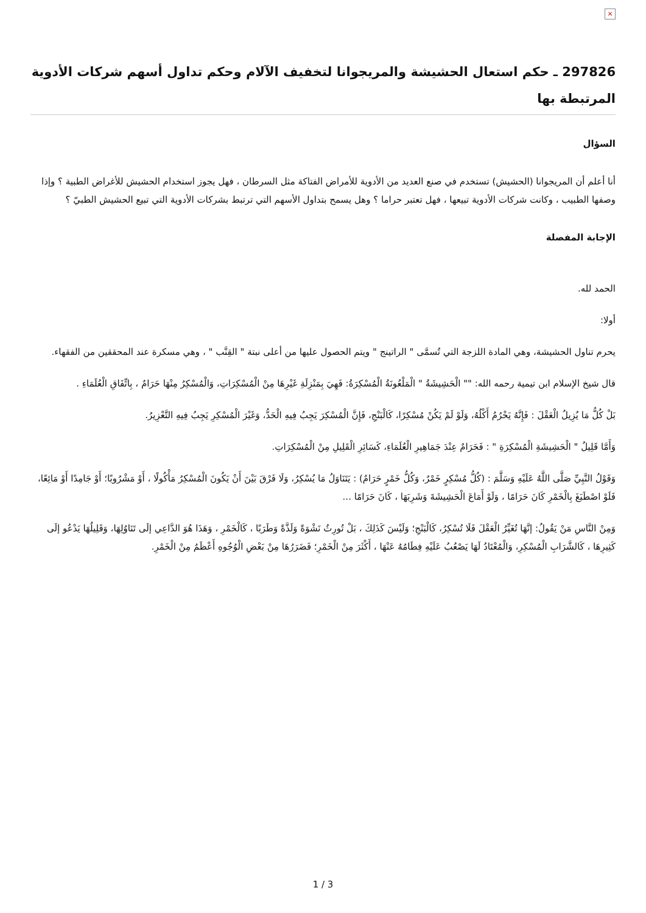×
297826 ـ حكم استعال الحشيشة والمريجوانا لتخفيف الآلام وحكم تداول أسهم شركات الأدوية المرتبطة بها
السؤال
أنا أعلم أن المريجوانا (الحشيش) تستخدم في صنع العديد من الأدوية للأمراض الفتاكة مثل السرطان ، فهل يجوز استخدام الحشيش للأغراض الطبية ؟ وإذا وصفها الطبيب ، وكانت شركات الأدوية تبيعها ، فهل تعتبر حراما ؟ وهل يسمح بتداول الأسهم التي ترتبط بشركات الأدوية التي تبيع الحشيش الطبيّ ؟
الإجابة المفصلة
الحمد لله.
أولا:
يحرم تناول الحشيشة، وهي المادة اللزجة التي تُسمَّى " الراتينج " ويتم الحصول عليها من أعلى نبتة " القِنَّب " ، وهي مسكرة عند المحققين من الفقهاء.
قال شيخ الإسلام ابن تيمية رحمه الله: "" الْحَشِيشَةُ " الْمَلْعُونَةُ الْمُسْكِرَةُ: فَهِيَ بِمَنْزِلَةِ غَيْرِهَا مِنْ الْمُسْكِرَاتِ، وَالْمُسْكِرُ مِنْهَا حَرَامٌ ، بِاتِّفَاقِ الْعُلَمَاءِ .
بَلْ كُلُّ مَا يُزِيلُ الْعَقْلَ : فَإِنَّهُ يَحْرُمُ أَكْلُهُ، وَلَوْ لَمْ يَكُنْ مُسْكِرًا، كَالْبَنْجِ، فَإِنَّ الْمُسْكِرَ يَجِبُ فِيهِ الْحَدُّ، وَغَيْرَ الْمُسْكِرِ يَجِبُ فِيهِ التَّعْزِيرُ.
وَأَمَّا قَلِيلُ " الْحَشِيشَةِ الْمُسْكِرَةِ " : فَحَرَامٌ عِنْدَ جَمَاهِيرِ الْعُلَمَاءِ، كَسَائِرِ الْقَلِيلِ مِنْ الْمُسْكِرَاتِ.
وَقَوْلُ النَّبِيِّ صَلَّى اللَّهُ عَلَيْهِ وَسَلَّمَ : (كُلُّ مُسْكِرٍ خَمْرٌ، وَكُلُّ خَمْرٍ حَرَامٌ) : يَتَنَاوَلُ مَا يُسْكِرُ، وَلَا فَرْقَ بَيْنَ أَنْ يَكُونَ الْمُسْكِرُ مَأْكُولًا ، أَوْ مَشْرُوبًا؛ أَوْ جَامِدًا أَوْ مَائِعًا، فَلَوْ اصْطَبَغَ بِالْخَمْرِ كَانَ حَرَامًا ، وَلَوْ أَمَاعَ الْحَشِيشَةَ وَشَرِبَهَا ، كَانَ حَرَامًا ...
وَمِنْ النَّاسِ مَنْ يَقُولُ: إنَّهَا تُغَيِّرُ الْعَقْلَ فَلَا تُسْكِرُ، كَالْبَنْجِ؛ وَلَيْسَ كَذَلِكَ ، بَلْ تُورِثُ نَشْوَةً وَلَذَّةً وَطَرَبًا ، كَالْخَمْرِ ، وَهَذَا هُوَ الدَّاعِي إلَى تَنَاوُلِهَا، وَقَلِيلُهَا يَدْعُو إلَى كَثِيرِهَا ، كَالشَّرَابِ الْمُسْكِرِ، وَالْمُعْتَادُ لَهَا يَصْعُبُ عَلَيْهِ فِطَامُهُ عَنْهَا ، أَكْثَرَ مِنْ الْخَمْرِ؛ فَضَرَرُهَا مِنْ بَعْضِ الْوُجُوهِ أَعْظَمُ مِنْ الْخَمْرِ.
3 / 1